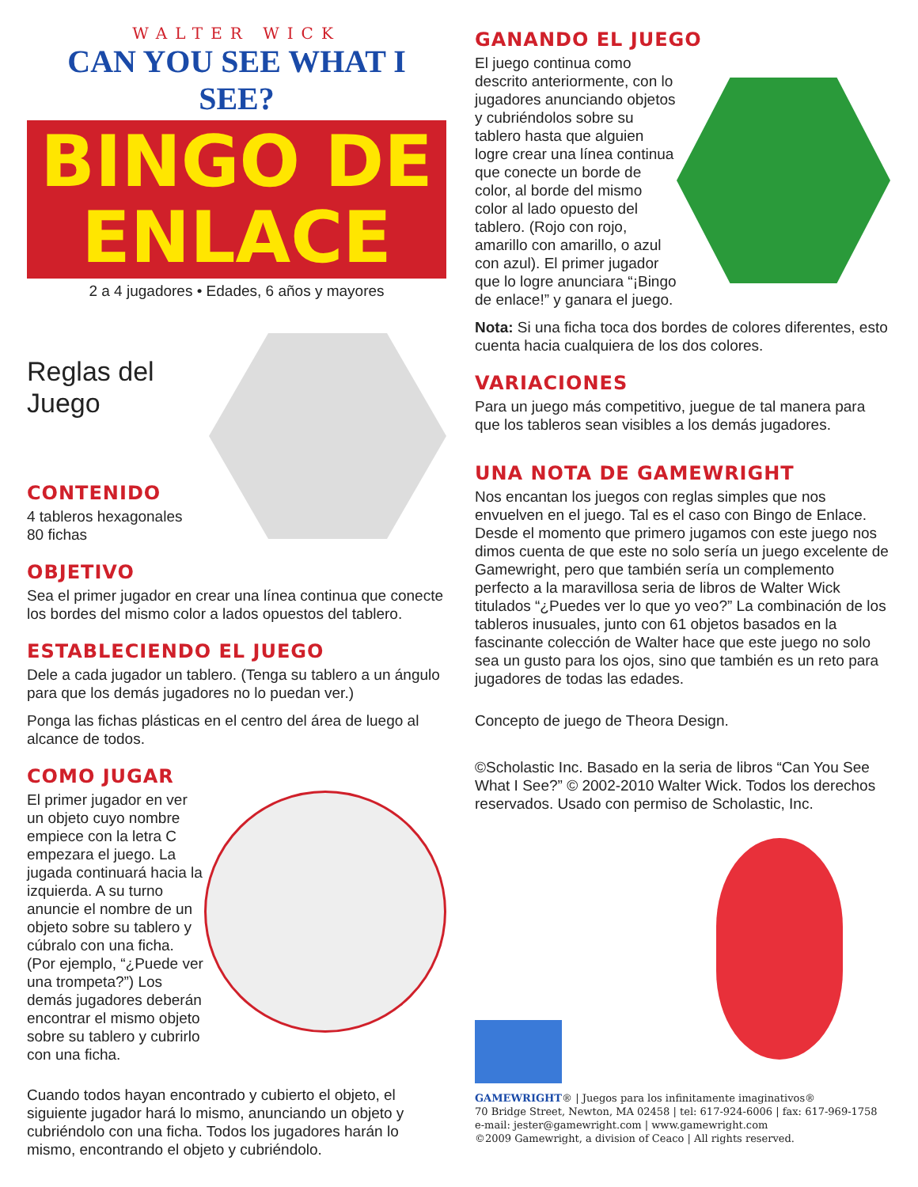WALTER WICK
CAN YOU SEE WHAT I SEE?
BINGO DE
ENLACE
2 a 4 jugadores • Edades, 6 años y mayores
Reglas del Juego
CONTENIDO
4 tableros hexagonales
80 fichas
OBJETIVO
Sea el primer jugador en crear una línea continua que conecte los bordes del mismo color a lados opuestos del tablero.
ESTABLECIENDO EL JUEGO
Dele a cada jugador un tablero. (Tenga su tablero a un ángulo para que los demás jugadores no lo puedan ver.)
Ponga las fichas plásticas en el centro del área de luego al alcance de todos.
COMO JUGAR
El primer jugador en ver un objeto cuyo nombre empiece con la letra C empezara el juego. La jugada continuará hacia la izquierda. A su turno anuncie el nombre de un objeto sobre su tablero y cúbralo con una ficha. (Por ejemplo, “¿Puede ver una trompeta?”) Los demás jugadores deberán encontrar el mismo objeto sobre su tablero y cubrirlo con una ficha.
Cuando todos hayan encontrado y cubierto el objeto, el siguiente jugador hará lo mismo, anunciando un objeto y cubriéndolo con una ficha. Todos los jugadores harán lo mismo, encontrando el objeto y cubriéndolo.
GANANDO EL JUEGO
El juego continua como descrito anteriormente, con lo jugadores anunciando objetos y cubriéndolos sobre su tablero hasta que alguien logre crear una línea continua que conecte un borde de color, al borde del mismo color al lado opuesto del tablero. (Rojo con rojo, amarillo con amarillo, o azul con azul). El primer jugador que lo logre anunciara “¡Bingo de enlace!” y ganara el juego.
Nota: Si una ficha toca dos bordes de colores diferentes, esto cuenta hacia cualquiera de los dos colores.
VARIACIONES
Para un juego más competitivo, juegue de tal manera para que los tableros sean visibles a los demás jugadores.
UNA NOTA DE GAMEWRIGHT
Nos encantan los juegos con reglas simples que nos envuelven en el juego. Tal es el caso con Bingo de Enlace. Desde el momento que primero jugamos con este juego nos dimos cuenta de que este no solo sería un juego excelente de Gamewright, pero que también sería un complemento perfecto a la maravillosa seria de libros de Walter Wick titulados “¿Puedes ver lo que yo veo?” La combinación de los tableros inusuales, junto con 61 objetos basados en la fascinante colección de Walter hace que este juego no solo sea un gusto para los ojos, sino que también es un reto para jugadores de todas las edades.
Concepto de juego de Theora Design.
©Scholastic Inc. Basado en la seria de libros “Can You See What I See?” © 2002-2010 Walter Wick. Todos los derechos reservados. Usado con permiso de Scholastic, Inc.
GAMEWRIGHT® | Juegos para los infinitamente imaginativos®
70 Bridge Street, Newton, MA 02458 | tel: 617-924-6006 | fax: 617-969-1758
e-mail: jester@gamewright.com | www.gamewright.com
©2009 Gamewright, a division of Ceaco | All rights reserved.